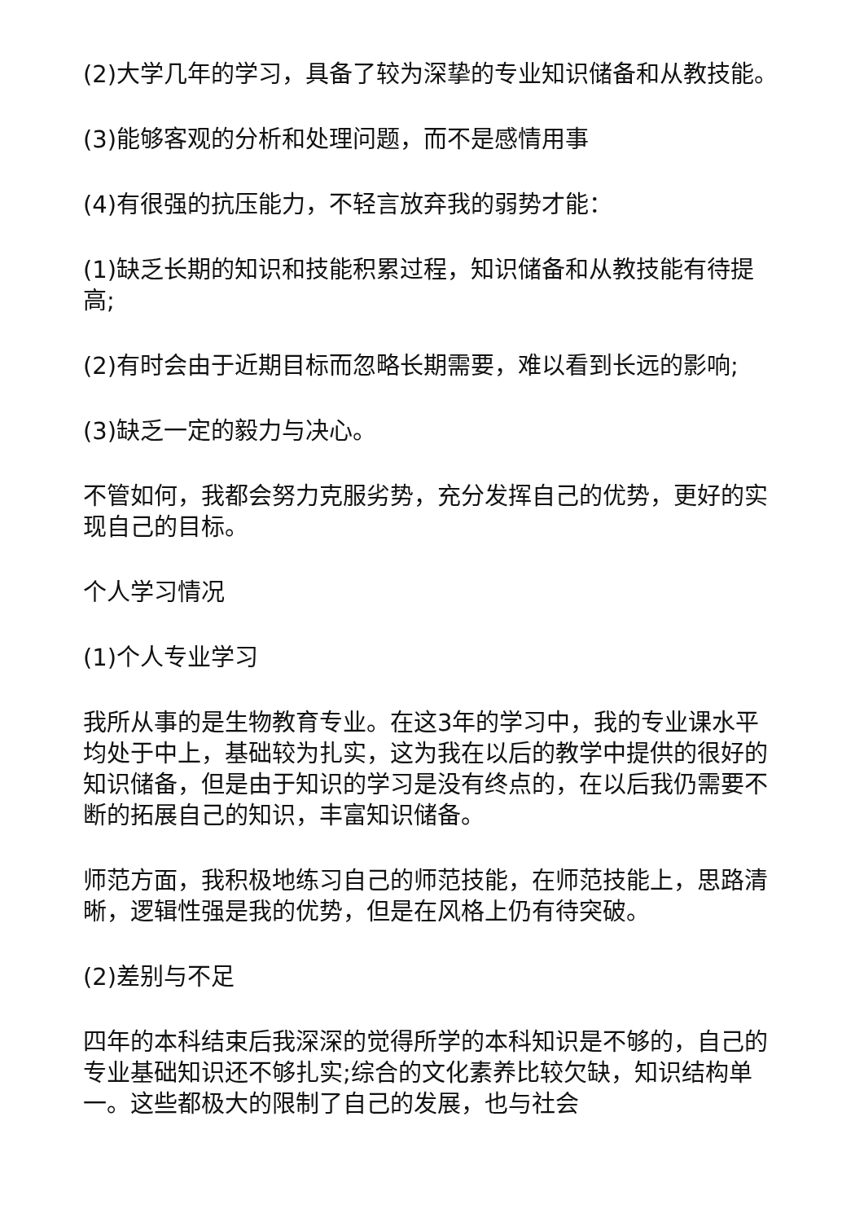(2)大学几年的学习，具备了较为深挚的专业知识储备和从教技能。
(3)能够客观的分析和处理问题，而不是感情用事
(4)有很强的抗压能力，不轻言放弃我的弱势才能：
(1)缺乏长期的知识和技能积累过程，知识储备和从教技能有待提高;
(2)有时会由于近期目标而忽略长期需要，难以看到长远的影响;
(3)缺乏一定的毅力与决心。
不管如何，我都会努力克服劣势，充分发挥自己的优势，更好的实现自己的目标。
个人学习情况
(1)个人专业学习
我所从事的是生物教育专业。在这3年的学习中，我的专业课水平均处于中上，基础较为扎实，这为我在以后的教学中提供的很好的知识储备，但是由于知识的学习是没有终点的，在以后我仍需要不断的拓展自己的知识，丰富知识储备。
师范方面，我积极地练习自己的师范技能，在师范技能上，思路清晰，逻辑性强是我的优势，但是在风格上仍有待突破。
(2)差别与不足
四年的本科结束后我深深的觉得所学的本科知识是不够的，自己的专业基础知识还不够扎实;综合的文化素养比较欠缺，知识结构单一。这些都极大的限制了自己的发展，也与社会